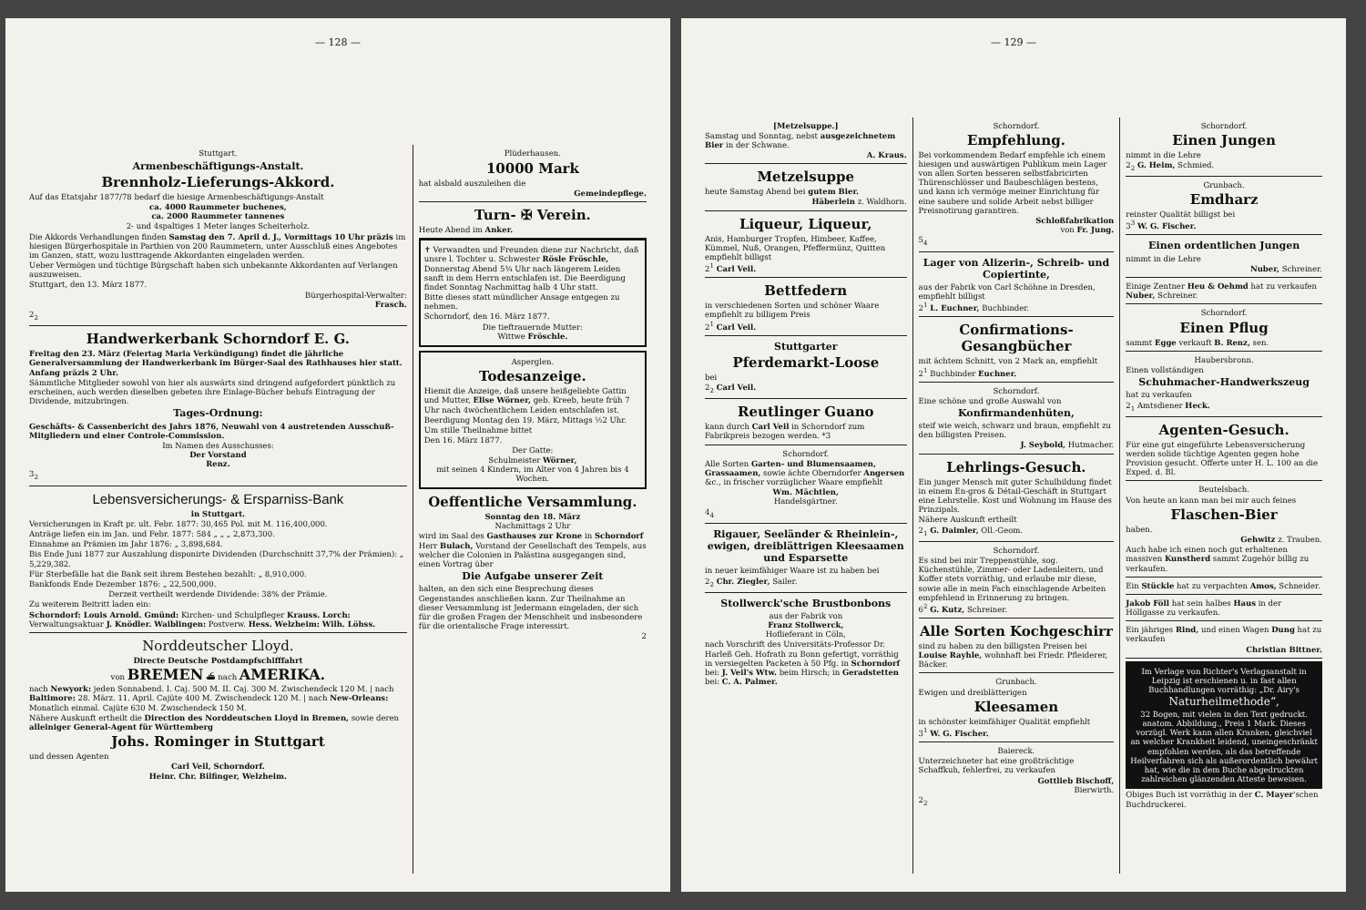— 128 —
Stuttgart.
Armenbeschäftigungs-Anstalt.
Brennholz-Lieferungs-Akkord.
Auf das Etatsjahr 1877/78 bedarf die hiesige Armenbeschäftigungs-Anstalt
ca. 4000 Raummeter buchenes,
ca. 2000 Raummeter tannenes
2- und 4spaltiges 1 Meter langes Scheiterholz.
Die Akkords Verhandlungen finden Samstag den 7. April d. J., Vormittags 10 Uhr präzis im hiesigen Bürgerhospitale in Parthien von 200 Raummetern, unter Ausschluß eines Angebotes im Ganzen, statt, wozu lusttragende Akkordanten eingeladen werden.
Ueber Vermögen und tüchtige Bürgschaft haben sich unbekannte Akkordanten auf Verlangen auszuweisen.
Stuttgart, den 13. März 1877.
Bürgerhospital-Verwalter:
Frasch.
2<sub>2</sub>
Handwerkerbank Schorndorf E. G.
Freitag den 23. März (Feiertag Maria Verkündigung) findet die jährliche Generalversammlung der Handwerkerbank im Bürger-Saal des Rathhauses hier statt. Anfang präzis 2 Uhr.
Sämmtliche Mitglieder sowohl von hier als auswärts sind dringend aufgefordert pünktlich zu erscheinen, auch werden dieselben gebeten ihre Einlage-Bücher behufs Eintragung der Dividende, mitzubringen.
Tages-Ordnung:
Geschäfts- & Cassenbericht des Jahrs 1876, Neuwahl von 4 austretenden Ausschuß-Mitgliedern und einer Controle-Commission.
Im Namen des Ausschusses:
Der Vorstand
Renz.
3<sub>2</sub>
Lebensversicherungs- & Ersparniss-Bank
in Stuttgart.
Versicherungen in Kraft pr. ult. Febr. 1877: 30,465 Pol. mit M. 116,400,000.
Anträge liefen ein im Jan. und Febr. 1877: 584 „ „ „ 2,873,300.
Einnahme an Prämien im Jahr 1876: „ 3,898,684.
Bis Ende Juni 1877 zur Auszahlung disponirte Dividenden (Durchschnitt 37,7% der Prämien): „ 5,229,382.
Für Sterbefälle hat die Bank seit ihrem Bestehen bezahlt: „ 8,910,000.
Bankfonds Ende Dezember 1876: „ 22,500,000.
Derzeit vertheilt werdende Dividende: 38% der Prämie.
Zu weiterem Beitritt laden ein:
Schorndorf: Louis Arnold. Gmünd: Kirchen- und Schulpfleger Krauss. Lorch: Verwaltungsaktuar J. Knödler. Waiblingen: Postverw. Hess. Welzheim: Wilh. Löhss.
Norddeutscher Lloyd.
Directe Deutsche Postdampfschifffahrt
von BREMEN ⛴ nach AMERIKA.
nach Newyork: jeden Sonnabend. I. Caj. 500 M. II. Caj. 300 M. Zwischendeck 120 M. | nach Baltimore: 28. März. 11. April. Cajüte 400 M. Zwischendeck 120 M. | nach New-Orleans: Monatlich einmal. Cajüte 630 M. Zwischendeck 150 M.
Nähere Auskunft ertheilt die Direction des Norddeutschen Lloyd in Bremen, sowie deren alleiniger General-Agent für Württemberg
Johs. Rominger in Stuttgart
und dessen Agenten
Carl Veil, Schorndorf.
Heinr. Chr. Bilfinger, Welzheim.
Plüderhausen.
10000 Mark
hat alsbald auszuleihen die
Gemeindepflege.
Turn- ✠ Verein.
Heute Abend im Anker.
✝ Verwandten und Freunden diene zur Nachricht, daß unsre l. Tochter u. Schwester Rösle Fröschle, Donnerstag Abend 5¾ Uhr nach längerem Leiden sanft in dem Herrn entschlafen ist. Die Beerdigung findet Sonntag Nachmittag halb 4 Uhr statt.
Bitte dieses statt mündlicher Ansage entgegen zu nehmen.
Schorndorf, den 16. März 1877.
Die tieftrauernde Mutter:
Wittwe Fröschle.
Asperglen.
Todesanzeige.
Hiemit die Anzeige, daß unsere heißgeliebte Gattin und Mutter, Elise Wörner, geb. Kreeb, heute früh 7 Uhr nach 4wöchentlichem Leiden entschlafen ist.
Beerdigung Montag den 19. März, Mittags ½2 Uhr.
Um stille Theilnahme bittet
Den 16. März 1877.
Der Gatte:
Schulmeister Wörner,
mit seinen 4 Kindern, im Alter von 4 Jahren bis 4 Wochen.
Oeffentliche Versammlung.
Sonntag den 18. März
Nachmittags 2 Uhr
wird im Saal des Gasthauses zur Krone in Schorndorf Herr Bulach, Vorstand der Gesellschaft des Tempels, aus welcher die Colonien in Palästina ausgegangen sind, einen Vortrag über
Die Aufgabe unserer Zeit
halten, an den sich eine Besprechung dieses Gegenstandes anschließen kann. Zur Theilnahme an dieser Versammlung ist Jedermann eingeladen, der sich für die großen Fragen der Menschheit und insbesondere für die orientalische Frage interessirt.
2
— 129 —
[Metzelsuppe.]
Samstag und Sonntag, nebst ausgezeichnetem Bier in der Schwane.
A. Kraus.
Metzelsuppe
heute Samstag Abend bei gutem Bier.
Häberlein z. Waldhorn.
Liqueur, Liqueur,
Anis, Hamburger Tropfen, Himbeer, Kaffee, Kümmel, Nuß, Orangen, Pfeffermünz, Quitten empfiehlt billigst
2<sup>1</sup> Carl Veil.
Bettfedern
in verschiedenen Sorten und schöner Waare empfiehlt zu billigem Preis
2<sup>1</sup> Carl Veil.
Stuttgarter
Pferdemarkt-Loose
bei
2<sub>2</sub> Carl Veil.
Reutlinger Guano
kann durch Carl Veil in Schorndorf zum Fabrikpreis bezogen werden. *3
Schorndorf.
Alle Sorten Garten- und Blumensaamen, Grassaamen, sowie ächte Oberndorfer Angersen &c., in frischer vorzüglicher Waare empfiehlt
Wm. Mächtlen,
Handelsgärtner.
4<sub>4</sub>
Rigauer, Seeländer & Rheinlein-, ewigen, dreiblättrigen Kleesaamen und Esparsette
in neuer keimfähiger Waare ist zu haben bei
2<sub>2</sub> Chr. Ziegler, Sailer.
Stollwerck'sche Brustbonbons
aus der Fabrik von
Franz Stollwerck,
Hoflieferant in Cöln,
nach Vorschrift des Universitäts-Professor Dr. Harleß Geh. Hofrath zu Bonn gefertigt, vorräthig in versiegelten Packeten à 50 Pfg. in Schorndorf bei: J. Veil's Wtw. beim Hirsch; in Geradstetten bei: C. A. Palmer.
Schorndorf.
Empfehlung.
Bei vorkommendem Bedarf empfehle ich einem hiesigen und auswärtigen Publikum mein Lager von allen Sorten besseren selbstfabricirten Thürenschlösser und Baubeschlägen bestens, und kann ich vermöge meiner Einrichtung für eine saubere und solide Arbeit nebst billiger Preisnotirung garantiren.
Schloßfabrikation
von Fr. Jung.
5<sub>4</sub>
Lager von Alizerin-, Schreib- und Copiertinte,
aus der Fabrik von Carl Schöhne in Dresden, empfiehlt billigst
2<sup>1</sup> L. Euchner, Buchbinder.
Confirmations-Gesangbücher
mit ächtem Schnitt, von 2 Mark an, empfiehlt
2<sup>1</sup> Buchbinder Euchner.
Schorndorf.
Eine schöne und große Auswahl von
Konfirmandenhüten,
steif wie weich, schwarz und braun, empfiehlt zu den billigsten Preisen.
J. Seybold, Hutmacher.
Lehrlings-Gesuch.
Ein junger Mensch mit guter Schulbildung findet in einem En-gros & Détail-Geschäft in Stuttgart eine Lehrstelle. Kost und Wohnung im Hause des Prinzipals.
Nähere Auskunft ertheilt
2<sub>1</sub> G. Daimler, Oll.-Geom.
Schorndorf.
Es sind bei mir Treppenstühle, sog. Küchenstühle, Zimmer- oder Ladenleitern, und Koffer stets vorräthig, und erlaube mir diese, sowie alle in mein Fach einschlagende Arbeiten empfehlend in Erinnerung zu bringen.
6<sup>2</sup> G. Kutz, Schreiner.
Alle Sorten Kochgeschirr
sind zu haben zu den billigsten Preisen bei Louise Rayhle, wohnhaft bei Friedr. Pfleiderer, Bäcker.
Grunbach.
Ewigen und dreiblätterigen
Kleesamen
in schönster keimfähiger Qualität empfiehlt
3<sup>1</sup> W. G. Fischer.
Baiereck.
Unterzeichneter hat eine großträchtige Schaffkuh, fehlerfrei, zu verkaufen
Gottlieb Bischoff,
Bierwirth.
2<sub>2</sub>
Schorndorf.
Einen Jungen
nimmt in die Lehre
2<sub>2</sub> G. Heim, Schmied.
Grunbach.
Emdharz
reinster Qualität billigst bei
3<sup>3</sup> W. G. Fischer.
Einen ordentlichen Jungen
nimmt in die Lehre
Nuber, Schreiner.
Einige Zentner Heu & Oehmd hat zu verkaufen Nuber, Schreiner.
Schorndorf.
Einen Pflug
sammt Egge verkauft B. Renz, sen.
Haubersbronn.
Einen vollständigen
Schuhmacher-Handwerkszeug
hat zu verkaufen
2<sub>1</sub> Amtsdiener Heck.
Agenten-Gesuch.
Für eine gut eingeführte Lebensversicherung werden solide tüchtige Agenten gegen hohe Provision gesucht. Offerte unter H. L. 100 an die Exped. d. Bl.
Beutelsbach.
Von heute an kann man bei mir auch feines
Flaschen-Bier
haben.
Gehwitz z. Trauben.
Auch habe ich einen noch gut erhaltenen massiven Kunstherd sammt Zugehör billig zu verkaufen.
Ein Stückle hat zu verpachten Amos, Schneider.
Jakob Föll hat sein halbes Haus in der Höllgasse zu verkaufen.
Ein jähriges Rind, und einen Wagen Dung hat zu verkaufen
Christian Bittner.
Im Verlage von Richter's Verlagsanstalt in Leipzig ist erschienen u. in fast allen Buchhandlungen vorräthig: „Dr. Airy's
Naturheilmethode“,
32 Bogen, mit vielen in den Text gedruckt. anatom. Abbildung., Preis 1 Mark. Dieses vorzügl. Werk kann allen Kranken, gleichviel an welcher Krankheit leidend, uneingeschränkt empfohlen werden, als das betreffende Heilverfahren sich als außerordentlich bewährt hat, wie die in dem Buche abgedruckten zahlreichen glänzenden Atteste beweisen.
Obiges Buch ist vorräthig in der C. Mayer'schen Buchdruckerei.